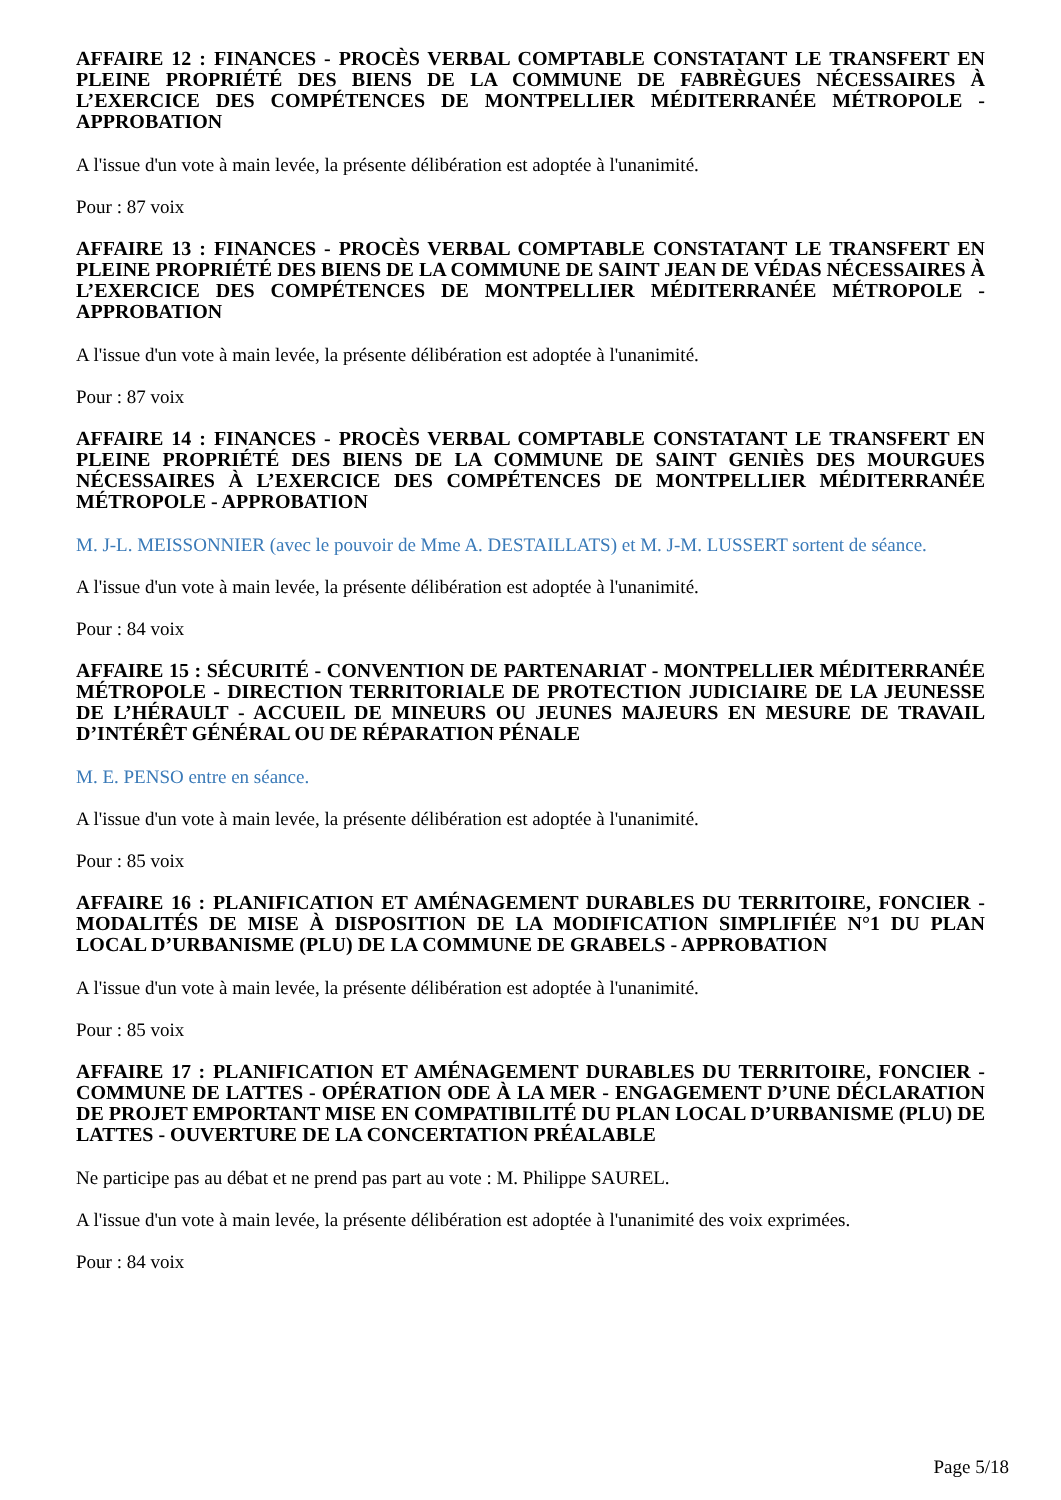AFFAIRE 12 : FINANCES - PROCÈS VERBAL COMPTABLE CONSTATANT LE TRANSFERT EN PLEINE PROPRIÉTÉ DES BIENS DE LA COMMUNE DE FABRÈGUES NÉCESSAIRES À L’EXERCICE DES COMPÉTENCES DE MONTPELLIER MÉDITERRANÉE MÉTROPOLE - APPROBATION
A l'issue d'un vote à main levée, la présente délibération est adoptée à l'unanimité.
Pour : 87 voix
AFFAIRE 13 : FINANCES - PROCÈS VERBAL COMPTABLE CONSTATANT LE TRANSFERT EN PLEINE PROPRIÉTÉ DES BIENS DE LA COMMUNE DE SAINT JEAN DE VÉDAS NÉCESSAIRES À L’EXERCICE DES COMPÉTENCES DE MONTPELLIER MÉDITERRANÉE MÉTROPOLE - APPROBATION
A l'issue d'un vote à main levée, la présente délibération est adoptée à l'unanimité.
Pour : 87 voix
AFFAIRE 14 : FINANCES - PROCÈS VERBAL COMPTABLE CONSTATANT LE TRANSFERT EN PLEINE PROPRIÉTÉ DES BIENS DE LA COMMUNE DE SAINT GENIÈS DES MOURGUES NÉCESSAIRES À L’EXERCICE DES COMPÉTENCES DE MONTPELLIER MÉDITERRANÉE MÉTROPOLE - APPROBATION
M. J-L. MEISSONNIER (avec le pouvoir de Mme A. DESTAILLATS) et M. J-M. LUSSERT sortent de séance.
A l'issue d'un vote à main levée, la présente délibération est adoptée à l'unanimité.
Pour : 84 voix
AFFAIRE 15 : SÉCURITÉ - CONVENTION DE PARTENARIAT - MONTPELLIER MÉDITERRANÉE MÉTROPOLE - DIRECTION TERRITORIALE DE PROTECTION JUDICIAIRE DE LA JEUNESSE DE L’HÉRAULT - ACCUEIL DE MINEURS OU JEUNES MAJEURS EN MESURE DE TRAVAIL D’INTÉRÊT GÉNÉRAL OU DE RÉPARATION PÉNALE
M. E. PENSO entre en séance.
A l'issue d'un vote à main levée, la présente délibération est adoptée à l'unanimité.
Pour : 85 voix
AFFAIRE 16 : PLANIFICATION ET AMÉNAGEMENT DURABLES DU TERRITOIRE, FONCIER - MODALITÉS DE MISE À DISPOSITION DE LA MODIFICATION SIMPLIFIÉE N°1 DU PLAN LOCAL D’URBANISME (PLU) DE LA COMMUNE DE GRABELS - APPROBATION
A l'issue d'un vote à main levée, la présente délibération est adoptée à l'unanimité.
Pour : 85 voix
AFFAIRE 17 : PLANIFICATION ET AMÉNAGEMENT DURABLES DU TERRITOIRE, FONCIER - COMMUNE DE LATTES - OPÉRATION ODE À LA MER - ENGAGEMENT D’UNE DÉCLARATION DE PROJET EMPORTANT MISE EN COMPATIBILITÉ DU PLAN LOCAL D’URBANISME (PLU) DE LATTES - OUVERTURE DE LA CONCERTATION PRÉALABLE
Ne participe pas au débat et ne prend pas part au vote : M. Philippe SAUREL.
A l'issue d'un vote à main levée, la présente délibération est adoptée à l'unanimité des voix exprimées.
Pour : 84 voix
Page 5/18